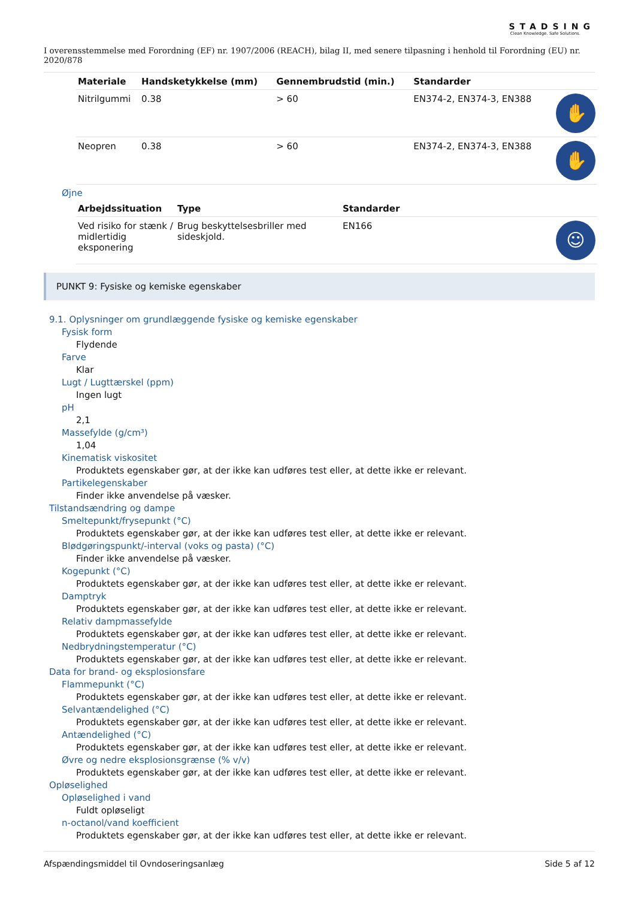STADSING
Clean Knowledge. Safe Solutions.
I overensstemmelse med Forordning (EF) nr. 1907/2006 (REACH), bilag II, med senere tilpasning i henhold til Forordning (EU) nr. 2020/878
| Materiale | Handsketykkelse (mm) | Gennembrudstid (min.) | Standarder | |
| --- | --- | --- | --- | --- |
| Nitrilgummi | 0.38 | > 60 | EN374-2, EN374-3, EN388 | ✋ |
| Neopren | 0.38 | > 60 | EN374-2, EN374-3, EN388 | ✋ |
Øjne
| Arbejdssituation | Type | Standarder | |
| --- | --- | --- | --- |
| Ved risiko for stænk / midlertidig eksponering | Brug beskyttelsesbriller med sideskjold. | EN166 | ☺ |
PUNKT 9: Fysiske og kemiske egenskaber
9.1. Oplysninger om grundlæggende fysiske og kemiske egenskaber
Fysisk form
Flydende
Farve
Klar
Lugt / Lugttærskel (ppm)
Ingen lugt
pH
2,1
Massefylde (g/cm³)
1,04
Kinematisk viskositet
Produktets egenskaber gør, at der ikke kan udføres test eller, at dette ikke er relevant.
Partikelegenskaber
Finder ikke anvendelse på væsker.
Tilstandsændring og dampe
Smeltepunkt/frysepunkt (°C)
Produktets egenskaber gør, at der ikke kan udføres test eller, at dette ikke er relevant.
Blødgøringspunkt/-interval (voks og pasta) (°C)
Finder ikke anvendelse på væsker.
Kogepunkt (°C)
Produktets egenskaber gør, at der ikke kan udføres test eller, at dette ikke er relevant.
Damptryk
Produktets egenskaber gør, at der ikke kan udføres test eller, at dette ikke er relevant.
Relativ dampmassefylde
Produktets egenskaber gør, at der ikke kan udføres test eller, at dette ikke er relevant.
Nedbrydningstemperatur (°C)
Produktets egenskaber gør, at der ikke kan udføres test eller, at dette ikke er relevant.
Data for brand- og eksplosionsfare
Flammepunkt (°C)
Produktets egenskaber gør, at der ikke kan udføres test eller, at dette ikke er relevant.
Selvantændelighed (°C)
Produktets egenskaber gør, at der ikke kan udføres test eller, at dette ikke er relevant.
Antændelighed (°C)
Produktets egenskaber gør, at der ikke kan udføres test eller, at dette ikke er relevant.
Øvre og nedre eksplosionsgrænse (% v/v)
Produktets egenskaber gør, at der ikke kan udføres test eller, at dette ikke er relevant.
Opløselighed
Opløselighed i vand
Fuldt opløseligt
n-octanol/vand koefficient
Produktets egenskaber gør, at der ikke kan udføres test eller, at dette ikke er relevant.
Afspændingsmiddel til Ovndoseringsanlæg Side 5 af 12